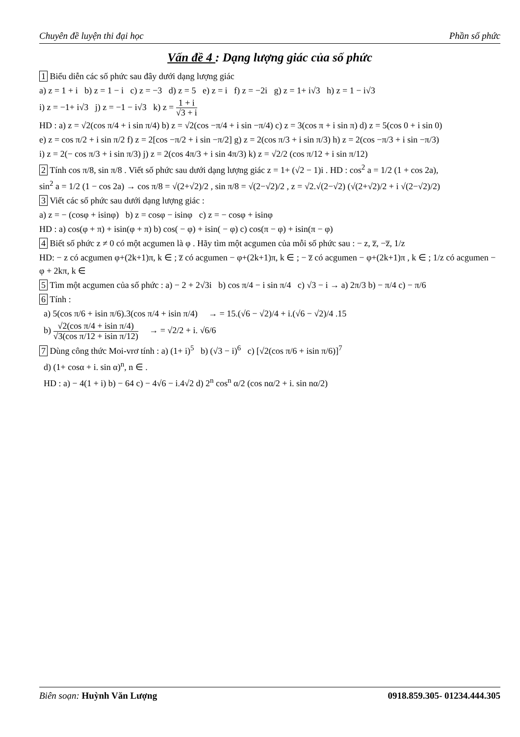Chuyên đề luyện thi đại học Phần số phức
Vấn đề 4 : Dạng lượng giác của số phức
1 Biểu diễn các số phức sau đây dưới dạng lượng giác
a) z = 1 + i b) z = 1 − i c) z = −3 d) z = 5 e) z = i f) z = −2i g) z = 1+ i√3 h) z = 1 − i√3
i) z = −1+ i√3 j) z = −1 − i√3 k) z = 1 + i √3 + i
HD : a) z = √2(cos π/4 + i sin π/4) b) z = √2(cos −π/4 + i sin −π/4) c) z = 3(cos π + i sin π) d) z = 5(cos 0 + i sin 0)
e) z = cos π/2 + i sin π/2 f) z = 2[cos −π/2 + i sin −π/2] g) z = 2(cos π/3 + i sin π/3) h) z = 2(cos −π/3 + i sin −π/3)
i) z = 2(− cos π/3 + i sin π/3) j) z = 2(cos 4π/3 + i sin 4π/3) k) z = √2/2 (cos π/12 + i sin π/12)
2 Tính cos π/8, sin π/8 . Viết số phức sau dưới dạng lượng giác z = 1+ (√2 − 1)i . HD : cos<sup>2</sup> a = 1/2 (1 + cos 2a),
sin<sup>2</sup> a = 1/2 (1 − cos 2a) → cos π/8 = √(2+√2)/2 , sin π/8 = √(2−√2)/2 , z = √2.√(2−√2) (√(2+√2)/2 + i √(2−√2)/2)
3 Viết các số phức sau dưới dạng lượng giác :
a) z = − (cosφ + isinφ) b) z = cosφ − isinφ c) z = − cosφ + isinφ
HD : a) cos(φ + π) + isin(φ + π) b) cos( − φ) + isin( − φ) c) cos(π − φ) + isin(π − φ)
4 Biết số phức z ≠ 0 có một acgumen là φ . Hãy tìm một acgumen của mỗi số phức sau : − z, z̅, −z̅, 1/z
HD: − z có acgumen φ+(2k+1)π, k ∈ ; z̅ có acgumen − φ+(2k+1)π, k ∈ ; − z̅ có acgumen − φ+(2k+1)π , k ∈ ; 1/z có acgumen − φ + 2kπ, k ∈
5 Tìm một acgumen của số phức : a) − 2 + 2√3i b) cos π/4 − i sin π/4 c) √3 − i → a) 2π/3 b) − π/4 c) − π/6
6 Tính :
a) 5(cos π/6 + isin π/6).3(cos π/4 + isin π/4) → = 15.(√6 − √2)/4 + i.(√6 − √2)/4 .15
b) √2(cos π/4 + isin π/4) √3(cos π/12 + isin π/12) → = √2/2 + i. √6/6
7 Dùng công thức Moi-vrơ tính : a) (1+ i)<sup>5</sup> b) (√3 − i)<sup>6</sup> c) [√2(cos π/6 + isin π/6)]<sup>7</sup>
d) (1+ cosα + i. sin α)<sup>n</sup>, n ∈ .
HD : a) − 4(1 + i) b) − 64 c) − 4√6 − i.4√2 d) 2<sup>n</sup> cos<sup>n</sup> α/2 (cos nα/2 + i. sin nα/2)
Biên soạn: Huỳnh Văn Lượng 0918.859.305- 01234.444.305